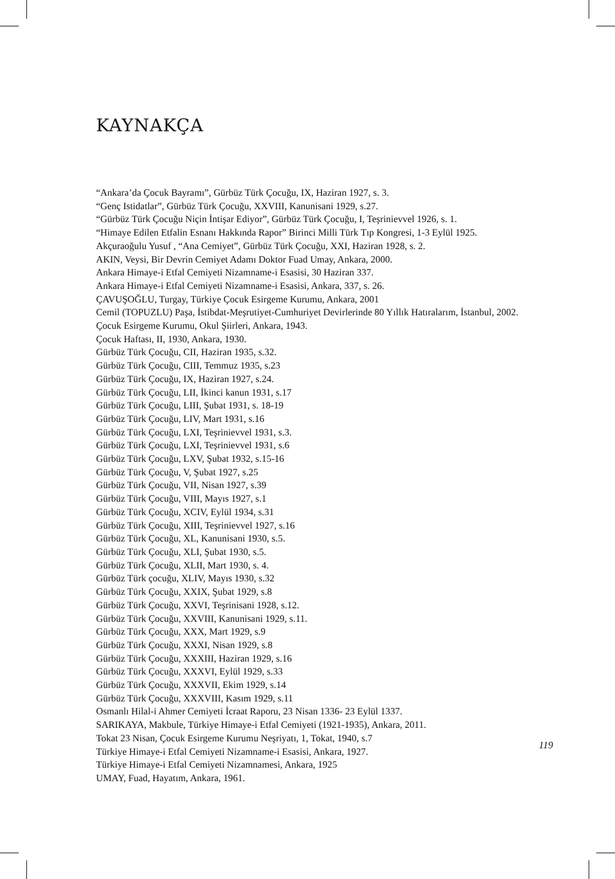KAYNAKÇA
“Ankara’da Çocuk Bayramı”, Gürbüz Türk Çocuğu, IX, Haziran 1927, s. 3.
“Genç Istidatlar”, Gürbüz Türk Çocuğu, XXVIII, Kanunisani 1929, s.27.
“Gürbüz Türk Çocuğu Niçin İntişar Ediyor”, Gürbüz Türk Çocuğu, I, Teşrinievvel 1926, s. 1.
“Himaye Edilen Etfalin Esnanı Hakkında Rapor” Birinci Milli Türk Tıp Kongresi, 1-3 Eylül 1925.
Akçuraoğulu Yusuf , “Ana Cemiyet”, Gürbüz Türk Çocuğu, XXI, Haziran 1928, s. 2.
AKIN, Veysi, Bir Devrin Cemiyet Adamı Doktor Fuad Umay, Ankara, 2000.
Ankara Himaye-i Etfal Cemiyeti Nizamname-i Esasisi, 30 Haziran 337.
Ankara Himaye-i Etfal Cemiyeti Nizamname-i Esasisi, Ankara, 337, s. 26.
ÇAVUŞOĞLU, Turgay, Türkiye Çocuk Esirgeme Kurumu, Ankara, 2001
Cemil (TOPUZLU) Paşa, İstibdat-Meşrutiyet-Cumhuriyet Devirlerinde 80 Yıllık Hatıralarım, İstanbul, 2002.
Çocuk Esirgeme Kurumu, Okul Şiirleri, Ankara, 1943.
Çocuk Haftası, II, 1930, Ankara, 1930.
Gürbüz Türk Çocuğu, CII, Haziran 1935, s.32.
Gürbüz Türk Çocuğu, CIII, Temmuz 1935, s.23
Gürbüz Türk Çocuğu, IX, Haziran 1927, s.24.
Gürbüz Türk Çocuğu, LII, İkinci kanun 1931, s.17
Gürbüz Türk Çocuğu, LIII, Şubat 1931, s. 18-19
Gürbüz Türk Çocuğu, LIV, Mart 1931, s.16
Gürbüz Türk Çocuğu, LXI, Teşrinievvel 1931, s.3.
Gürbüz Türk Çocuğu, LXI, Teşrinievvel 1931, s.6
Gürbüz Türk Çocuğu, LXV, Şubat 1932, s.15-16
Gürbüz Türk Çocuğu, V, Şubat 1927, s.25
Gürbüz Türk Çocuğu, VII, Nisan 1927, s.39
Gürbüz Türk Çocuğu, VIII, Mayıs 1927, s.1
Gürbüz Türk Çocuğu, XCIV, Eylül 1934, s.31
Gürbüz Türk Çocuğu, XIII, Teşrinievvel 1927, s.16
Gürbüz Türk Çocuğu, XL, Kanunisani 1930, s.5.
Gürbüz Türk Çocuğu, XLI, Şubat 1930, s.5.
Gürbüz Türk Çocuğu, XLII, Mart 1930, s. 4.
Gürbüz Türk çocuğu, XLIV, Mayıs 1930, s.32
Gürbüz Türk Çocuğu, XXIX, Şubat 1929, s.8
Gürbüz Türk Çocuğu, XXVI, Teşrinisani 1928, s.12.
Gürbüz Türk Çocuğu, XXVIII, Kanunisani 1929, s.11.
Gürbüz Türk Çocuğu, XXX, Mart 1929, s.9
Gürbüz Türk Çocuğu, XXXI, Nisan 1929, s.8
Gürbüz Türk Çocuğu, XXXIII, Haziran 1929, s.16
Gürbüz Türk Çocuğu, XXXVI, Eylül 1929, s.33
Gürbüz Türk Çocuğu, XXXVII, Ekim 1929, s.14
Gürbüz Türk Çocuğu, XXXVIII, Kasım 1929, s.11
Osmanlı Hilal-i Ahmer Cemiyeti İcraat Raporu, 23 Nisan 1336- 23 Eylül 1337.
SARIKAYA, Makbule, Türkiye Himaye-i Etfal Cemiyeti (1921-1935), Ankara, 2011.
Tokat 23 Nisan, Çocuk Esirgeme Kurumu Neşriyatı, 1, Tokat, 1940, s.7
Türkiye Himaye-i Etfal Cemiyeti Nizamname-i Esasisi, Ankara, 1927.
Türkiye Himaye-i Etfal Cemiyeti Nizamnamesi, Ankara, 1925
UMAY, Fuad, Hayatım, Ankara, 1961.
119